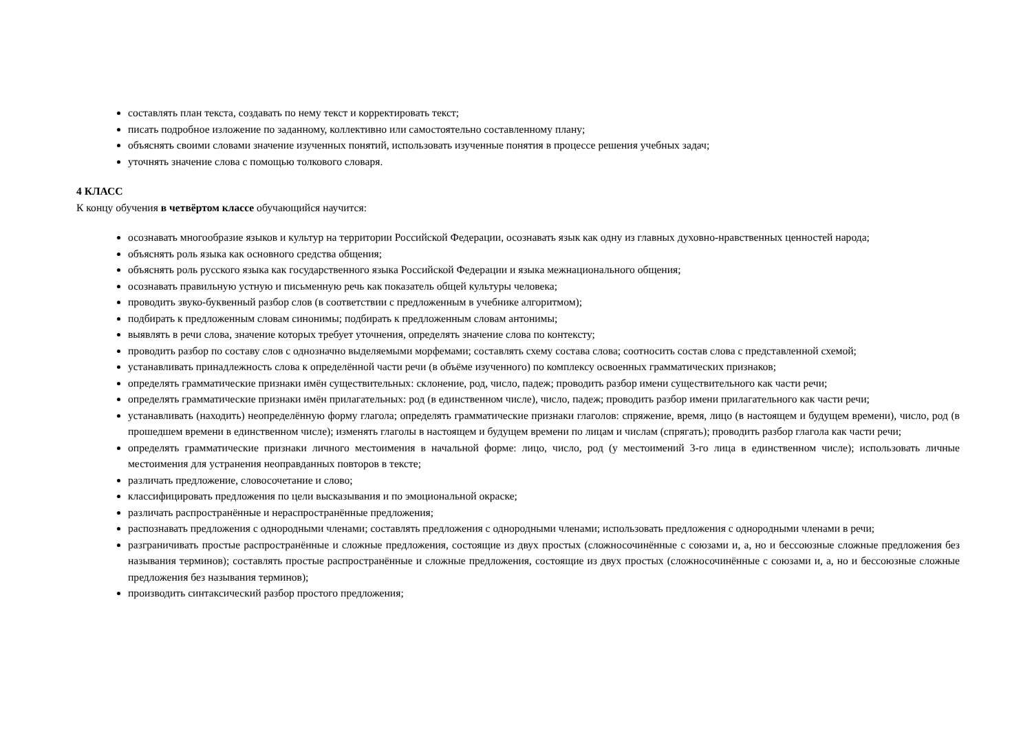составлять план текста, создавать по нему текст и корректировать текст;
писать подробное изложение по заданному, коллективно или самостоятельно составленному плану;
объяснять своими словами значение изученных понятий, использовать изученные понятия в процессе решения учебных задач;
уточнять значение слова с помощью толкового словаря.
4 КЛАСС
К концу обучения в четвёртом классе обучающийся научится:
осознавать многообразие языков и культур на территории Российской Федерации, осознавать язык как одну из главных духовно-нравственных ценностей народа;
объяснять роль языка как основного средства общения;
объяснять роль русского языка как государственного языка Российской Федерации и языка межнационального общения;
осознавать правильную устную и письменную речь как показатель общей культуры человека;
проводить звуко-буквенный разбор слов (в соответствии с предложенным в учебнике алгоритмом);
подбирать к предложенным словам синонимы; подбирать к предложенным словам антонимы;
выявлять в речи слова, значение которых требует уточнения, определять значение слова по контексту;
проводить разбор по составу слов с однозначно выделяемыми морфемами; составлять схему состава слова; соотносить состав слова с представленной схемой;
устанавливать принадлежность слова к определённой части речи (в объёме изученного) по комплексу освоенных грамматических признаков;
определять грамматические признаки имён существительных: склонение, род, число, падеж; проводить разбор имени существительного как части речи;
определять грамматические признаки имён прилагательных: род (в единственном числе), число, падеж; проводить разбор имени прилагательного как части речи;
устанавливать (находить) неопределённую форму глагола; определять грамматические признаки глаголов: спряжение, время, лицо (в настоящем и будущем времени), число, род (в прошедшем времени в единственном числе); изменять глаголы в настоящем и будущем времени по лицам и числам (спрягать); проводить разбор глагола как части речи;
определять грамматические признаки личного местоимения в начальной форме: лицо, число, род (у местоимений 3-го лица в единственном числе); использовать личные местоимения для устранения неоправданных повторов в тексте;
различать предложение, словосочетание и слово;
классифицировать предложения по цели высказывания и по эмоциональной окраске;
различать распространённые и нераспространённые предложения;
распознавать предложения с однородными членами; составлять предложения с однородными членами; использовать предложения с однородными членами в речи;
разграничивать простые распространённые и сложные предложения, состоящие из двух простых (сложносочинённые с союзами и, а, но и бессоюзные сложные предложения без называния терминов); составлять простые распространённые и сложные предложения, состоящие из двух простых (сложносочинённые с союзами и, а, но и бессоюзные сложные предложения без называния терминов);
производить синтаксический разбор простого предложения;